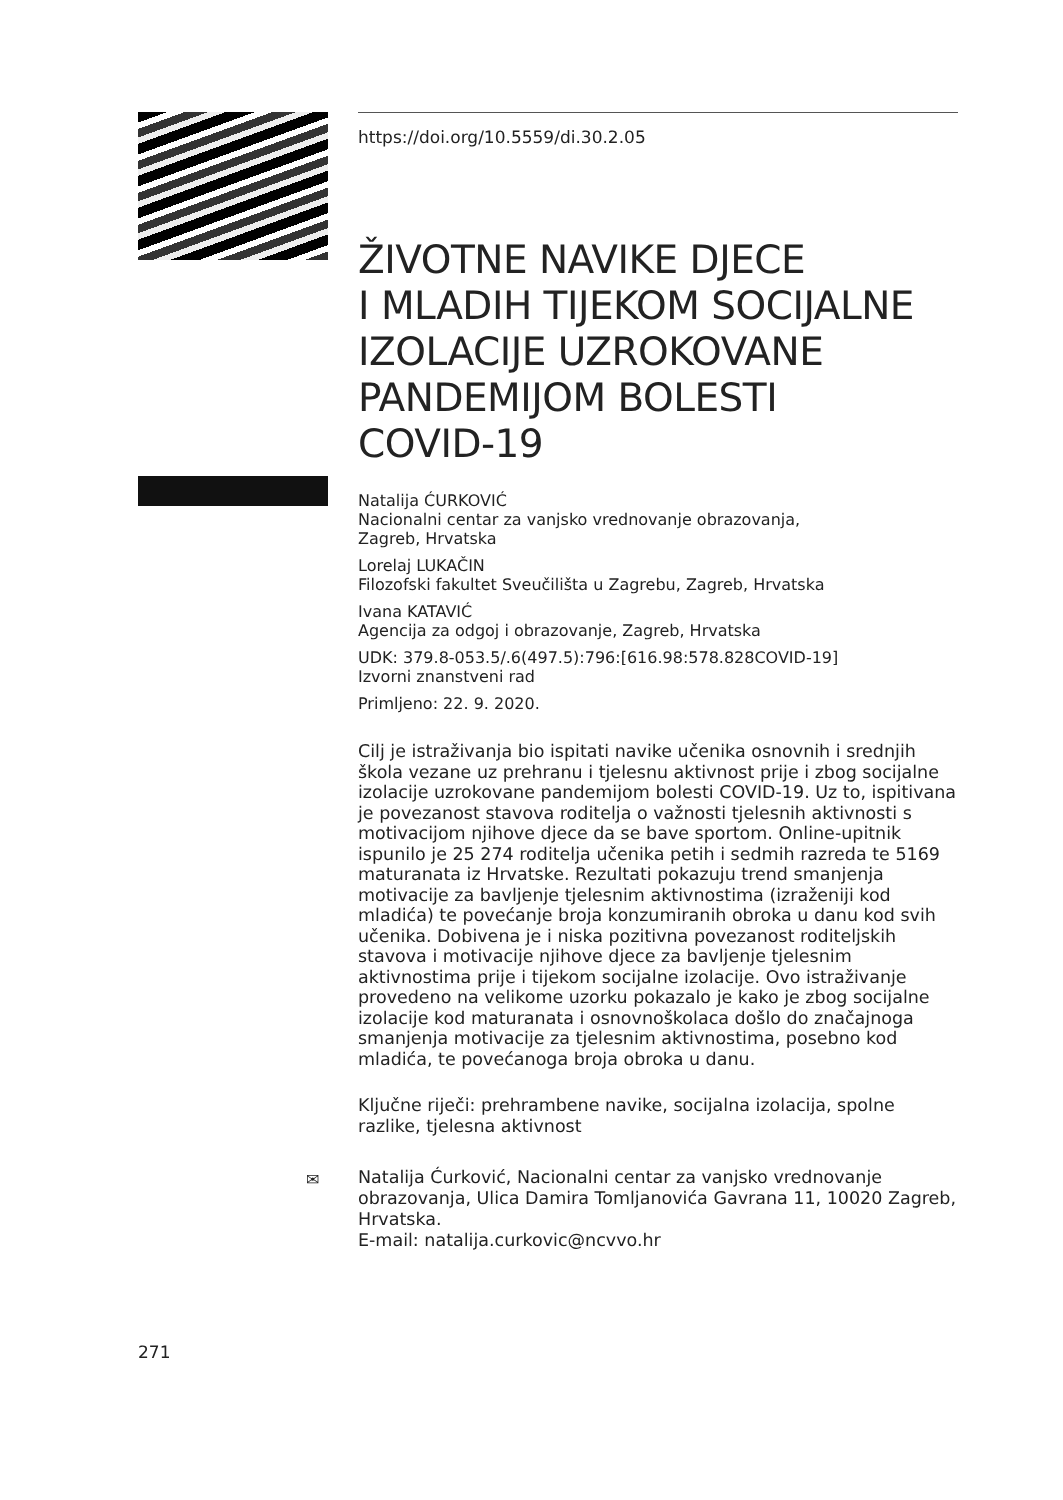https://doi.org/10.5559/di.30.2.05
ŽIVOTNE NAVIKE DJECE
I MLADIH TIJEKOM SOCIJALNE
IZOLACIJE UZROKOVANE
PANDEMIJOM BOLESTI
COVID-19
Natalija ĆURKOVIĆ
Nacionalni centar za vanjsko vrednovanje obrazovanja,
Zagreb, Hrvatska
Lorelaj LUKAČIN
Filozofski fakultet Sveučilišta u Zagrebu, Zagreb, Hrvatska
Ivana KATAVIĆ
Agencija za odgoj i obrazovanje, Zagreb, Hrvatska
UDK: 379.8-053.5/.6(497.5):796:[616.98:578.828COVID-19]
Izvorni znanstveni rad
Primljeno: 22. 9. 2020.
Cilj je istraživanja bio ispitati navike učenika osnovnih i srednjih škola vezane uz prehranu i tjelesnu aktivnost prije i zbog socijalne izolacije uzrokovane pandemijom bolesti COVID-19. Uz to, ispitivana je povezanost stavova roditelja o važnosti tjelesnih aktivnosti s motivacijom njihove djece da se bave sportom. Online-upitnik ispunilo je 25 274 roditelja učenika petih i sedmih razreda te 5169 maturanata iz Hrvatske. Rezultati pokazuju trend smanjenja motivacije za bavljenje tjelesnim aktivnostima (izraženiji kod mladića) te povećanje broja konzumiranih obroka u danu kod svih učenika. Dobivena je i niska pozitivna povezanost roditeljskih stavova i motivacije njihove djece za bavljenje tjelesnim aktivnostima prije i tijekom socijalne izolacije. Ovo istraživanje provedeno na velikome uzorku pokazalo je kako je zbog socijalne izolacije kod maturanata i osnovnoškolaca došlo do značajnoga smanjenja motivacije za tjelesnim aktivnostima, posebno kod mladića, te povećanoga broja obroka u danu.
Ključne riječi: prehrambene navike, socijalna izolacija, spolne razlike, tjelesna aktivnost
✉ Natalija Ćurković, Nacionalni centar za vanjsko vrednovanje obrazovanja, Ulica Damira Tomljanovića Gavrana 11, 10020 Zagreb, Hrvatska.
E-mail: natalija.curkovic@ncvvo.hr
271